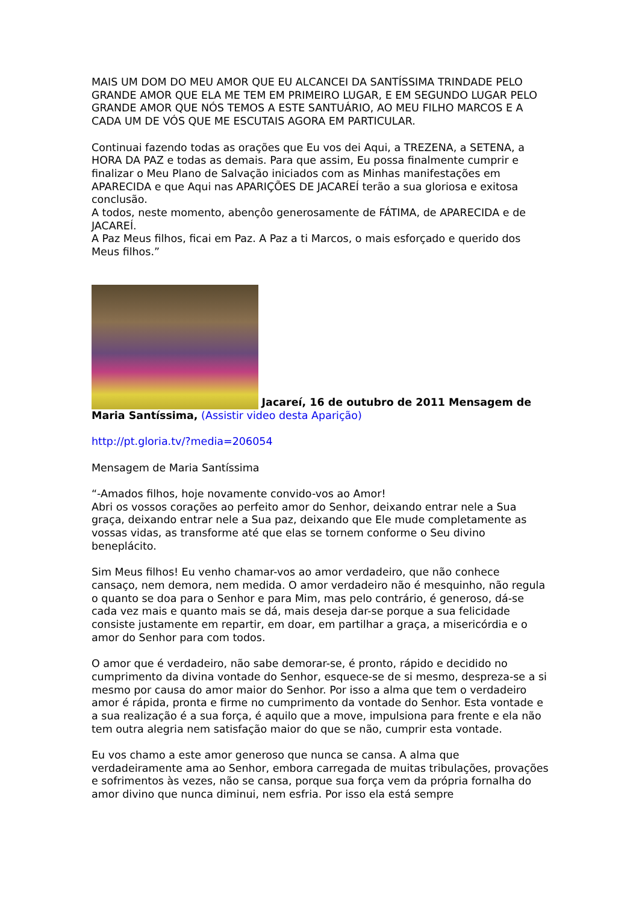MAIS UM DOM DO MEU AMOR QUE EU ALCANCEI DA SANTÍSSIMA TRINDADE PELO GRANDE AMOR QUE ELA ME TEM EM PRIMEIRO LUGAR, E EM SEGUNDO LUGAR PELO GRANDE AMOR QUE NÓS TEMOS A ESTE SANTUÁRIO, AO MEU FILHO MARCOS E A CADA UM DE VÓS QUE ME ESCUTAIS AGORA EM PARTICULAR.
Continuai fazendo todas as orações que Eu vos dei Aqui, a TREZENA, a SETENA, a HORA DA PAZ e todas as demais. Para que assim, Eu possa finalmente cumprir e finalizar o Meu Plano de Salvação iniciados com as Minhas manifestações em APARECIDA e que Aqui nas APARIÇÕES DE JACAREÍ terão a sua gloriosa e exitosa conclusão.
A todos, neste momento, abençôo generosamente de FÁTIMA, de APARECIDA e de JACAREÍ.
A Paz Meus filhos, ficai em Paz. A Paz a ti Marcos, o mais esforçado e querido dos Meus filhos.”
Jacareí, 16 de outubro de 2011 Mensagem de Maria Santíssima, (Assistir video desta Aparição)
http://pt.gloria.tv/?media=206054
Mensagem de Maria Santíssima
“-Amados filhos, hoje novamente convido-vos ao Amor!
Abri os vossos corações ao perfeito amor do Senhor, deixando entrar nele a Sua graça, deixando entrar nele a Sua paz, deixando que Ele mude completamente as vossas vidas, as transforme até que elas se tornem conforme o Seu divino beneplácito.
Sim Meus filhos! Eu venho chamar-vos ao amor verdadeiro, que não conhece cansaço, nem demora, nem medida. O amor verdadeiro não é mesquinho, não regula o quanto se doa para o Senhor e para Mim, mas pelo contrário, é generoso, dá-se cada vez mais e quanto mais se dá, mais deseja dar-se porque a sua felicidade consiste justamente em repartir, em doar, em partilhar a graça, a misericórdia e o amor do Senhor para com todos.
O amor que é verdadeiro, não sabe demorar-se, é pronto, rápido e decidido no cumprimento da divina vontade do Senhor, esquece-se de si mesmo, despreza-se a si mesmo por causa do amor maior do Senhor. Por isso a alma que tem o verdadeiro amor é rápida, pronta e firme no cumprimento da vontade do Senhor. Esta vontade e a sua realização é a sua força, é aquilo que a move, impulsiona para frente e ela não tem outra alegria nem satisfação maior do que se não, cumprir esta vontade.
Eu vos chamo a este amor generoso que nunca se cansa. A alma que verdadeiramente ama ao Senhor, embora carregada de muitas tribulações, provações e sofrimentos às vezes, não se cansa, porque sua força vem da própria fornalha do amor divino que nunca diminui, nem esfria. Por isso ela está sempre